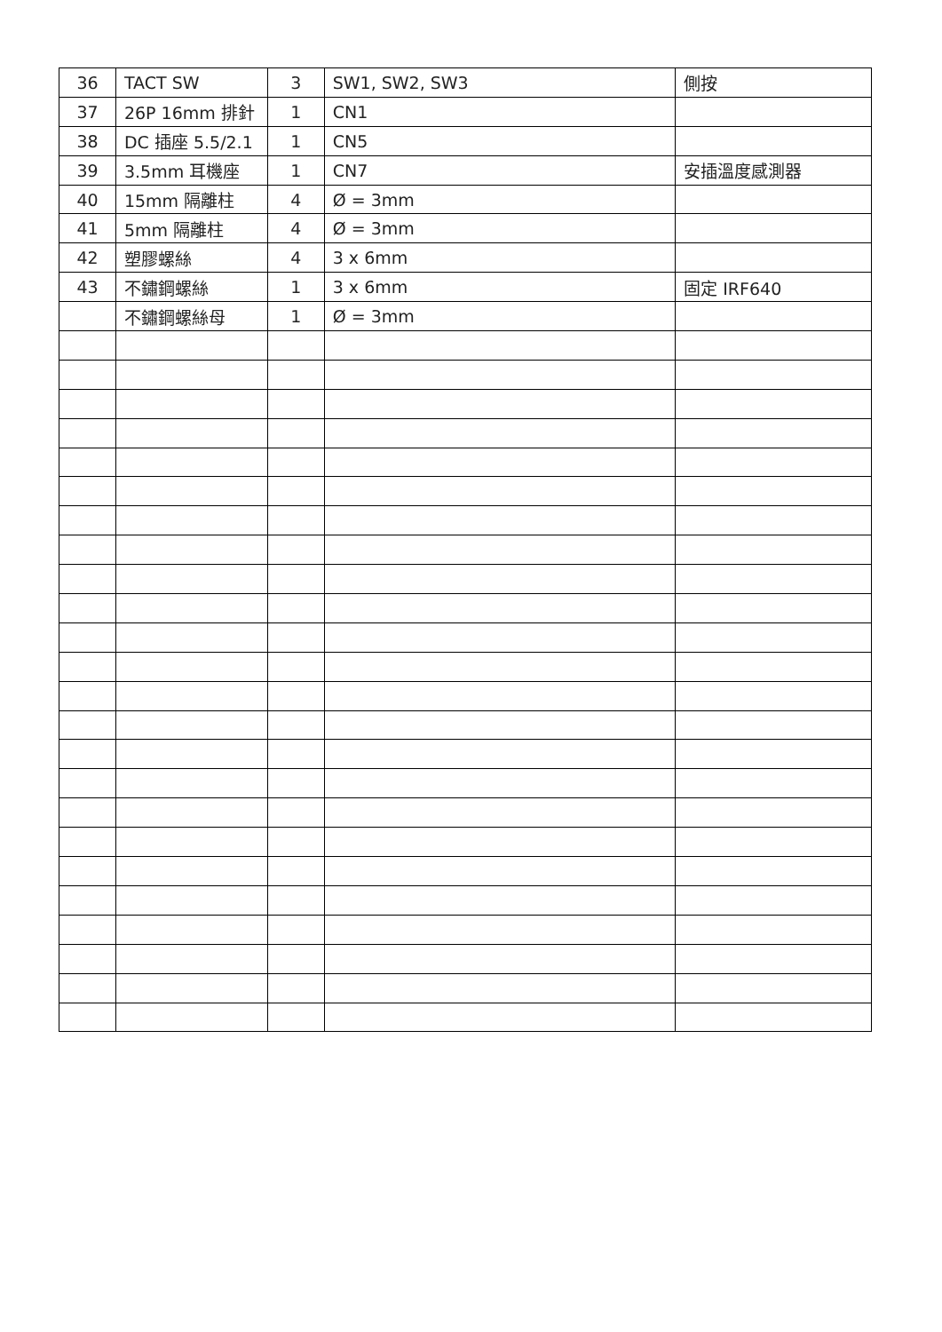| 36 | TACT SW | 3 | SW1, SW2, SW3 | 側按 |
| 37 | 26P 16mm 排針 | 1 | CN1 | |
| 38 | DC 插座 5.5/2.1 | 1 | CN5 | |
| 39 | 3.5mm 耳機座 | 1 | CN7 | 安插溫度感測器 |
| 40 | 15mm 隔離柱 | 4 | Ø = 3mm | |
| 41 | 5mm 隔離柱 | 4 | Ø = 3mm | |
| 42 | 塑膠螺絲 | 4 | 3 x 6mm | |
| 43 | 不鏽鋼螺絲 | 1 | 3 x 6mm | 固定 IRF640 |
| | 不鏽鋼螺絲母 | 1 | Ø = 3mm | |